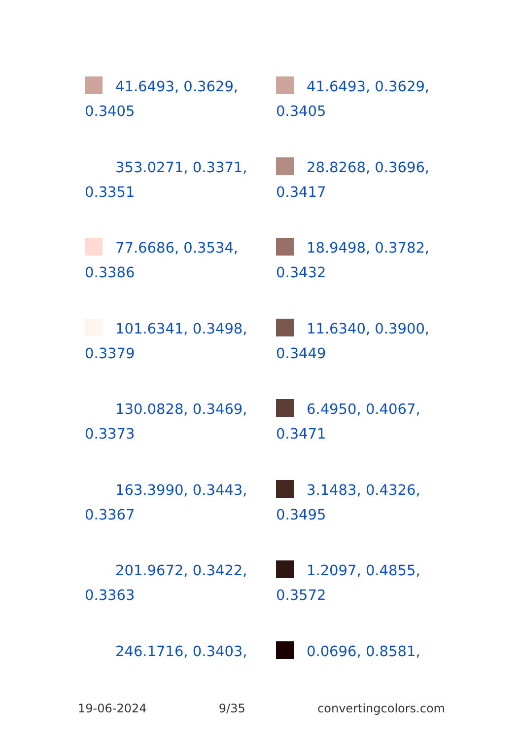41.6493, 0.3629, 0.3405
41.6493, 0.3629, 0.3405
353.0271, 0.3371, 0.3351
28.8268, 0.3696, 0.3417
77.6686, 0.3534, 0.3386
18.9498, 0.3782, 0.3432
101.6341, 0.3498, 0.3379
11.6340, 0.3900, 0.3449
130.0828, 0.3469, 0.3373
6.4950, 0.4067, 0.3471
163.3990, 0.3443, 0.3367
3.1483, 0.4326, 0.3495
201.9672, 0.3422, 0.3363
1.2097, 0.4855, 0.3572
246.1716, 0.3403,
0.0696, 0.8581,
19-06-2024 9/35 convertingcolors.com